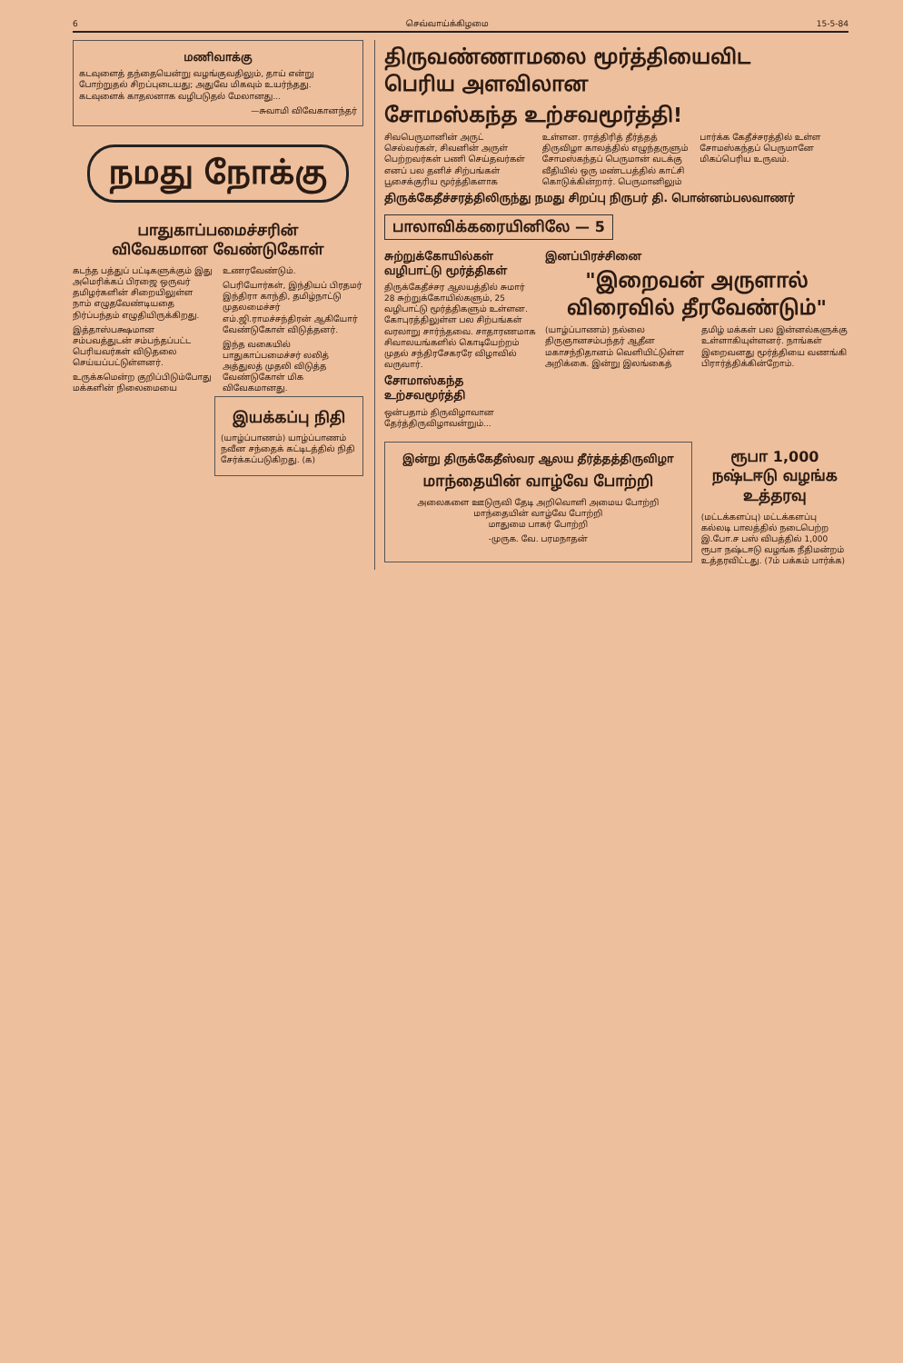6 செவ்வாய்க்கிழமை 15-5-84
மணிவாக்கு
கடவுளைத் தந்தையென்று வழங்குவதிலும், தாய் என்று போற்றுதல் சிறப்புடையது; அதுவே மிகவும் உயர்ந்தது. கடவுளைக் காதலனாக வழிபடுதல் மேலானது...
—சுவாமி விவேகானந்தர்
நமது நோக்கு
பாதுகாப்பமைச்சரின்
விவேகமான வேண்டுகோள்
கடந்த பத்துப் பட்டிகளுக்கும் இது அமெரிக்கப் பிரஜை ஒருவர் தமிழர்களின் சிறையிலுள்ள நாம் எழுதவேண்டியதை நிர்ப்பந்தம் எழுதியிருக்கிறது.
இத்தாஸ்பக்ஷமான சம்பவத்துடன் சம்பந்தப்பட்ட பெரியவர்கள் விடுதலை செய்யப்பட்டுள்ளனர்.
உருக்கமென்ற குறிப்பிடும்போது மக்களின் நிலைமையை உணரவேண்டும்.
பெரியோர்கள், இந்தியப் பிரதமர் இந்திரா காந்தி, தமிழ்நாட்டு முதலமைச்சர் எம்.ஜி.ராமச்சந்திரன் ஆகியோர் வேண்டுகோள் விடுத்தனர்.
இந்த வகையில் பாதுகாப்பமைச்சர் லலித் அத்துலத் முதலி விடுத்த வேண்டுகோள் மிக விவேகமானது.
இயக்கப்பு நிதி
(யாழ்ப்பாணம்) யாழ்ப்பாணம் நவீன சந்தைக் கட்டிடத்தில் நிதி சேர்க்கப்படுகிறது. (க)
திருவண்ணாமலை மூர்த்தியைவிட
பெரிய அளவிலான
சோமஸ்கந்த உற்சவமூர்த்தி!
சிவபெருமானின் அருட் செல்வர்கள், சிவனின் அருள் பெற்றவர்கள் பணி செய்தவர்கள் எனப் பல தனிச் சிற்பங்கள் பூசைக்குரிய மூர்த்திகளாக உள்ளன. ராத்திரித் தீர்த்தத் திருவிழா காலத்தில் எழுந்தருளும் சோமஸ்கந்தப் பெருமான் வடக்கு வீதியில் ஒரு மண்டபத்தில் காட்சி கொடுக்கின்றார். பெருமானிலும் பார்க்க கேதீச்சரத்தில் உள்ள சோமஸ்கந்தப் பெருமானே மிகப்பெரிய உருவம்.
திருக்கேதீச்சரத்திலிருந்து நமது சிறப்பு நிருபர் தி. பொன்னம்பலவாணர்
பாலாவிக்கரையினிலே — 5
சுற்றுக்கோயில்கள் வழிபாட்டு மூர்த்திகள்
திருக்கேதீச்சர ஆலயத்தில் சுமார் 28 சுற்றுக்கோயில்களும், 25 வழிபாட்டு மூர்த்திகளும் உள்ளன. கோபுரத்திலுள்ள பல சிற்பங்கள் வரலாறு சார்ந்தவை. சாதாரணமாக சிவாலயங்களில் கொடியேற்றம் முதல் சந்திரசேகரரே விழாவில் வருவார்.
சோமாஸ்கந்த உற்சவமூர்த்தி
ஒன்பதாம் திருவிழாவான தேர்த்திருவிழாவன்றும்...
இனப்பிரச்சினை
"இறைவன் அருளால் விரைவில் தீரவேண்டும்"
(யாழ்ப்பாணம்) நல்லை திருஞானசம்பந்தர் ஆதீன மகாசந்நிதானம் வெளியிட்டுள்ள அறிக்கை. இன்று இலங்கைத் தமிழ் மக்கள் பல இன்னல்களுக்கு உள்ளாகியுள்ளனர். நாங்கள் இறைவனது மூர்த்தியை வணங்கி பிரார்த்திக்கின்றோம்.
இன்று திருக்கேதீஸ்வர ஆலய தீர்த்தத்திருவிழா
மாந்தையின் வாழ்வே போற்றி
அலைகளை ஊடுருவி தேடி அறிவொளி அமைய போற்றி
மாந்தையின் வாழ்வே போற்றி
மாதுமை பாகர் போற்றி
-முருக. வே. பரமநாதன்
ரூபா 1,000
நஷ்டஈடு வழங்க உத்தரவு
(மட்டக்களப்பு) மட்டக்களப்பு கல்லடி பாலத்தில் நடைபெற்ற இ.போ.ச பஸ் விபத்தில் 1,000 ரூபா நஷ்டஈடு வழங்க நீதிமன்றம் உத்தரவிட்டது. (7ம் பக்கம் பார்க்க)